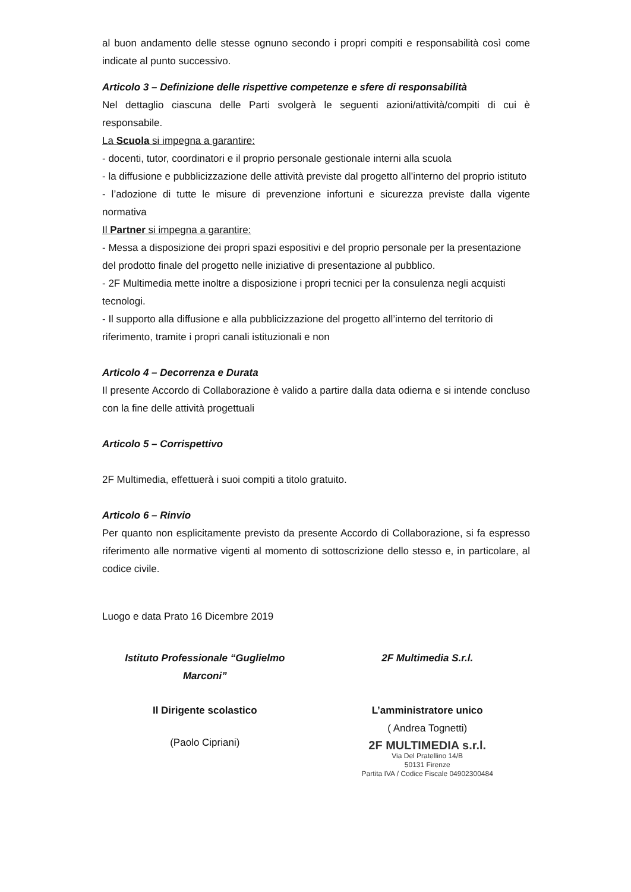al buon andamento delle stesse ognuno secondo i propri compiti e responsabilità così come indicate al punto successivo.
Articolo 3 – Definizione delle rispettive competenze e sfere di responsabilità
Nel dettaglio ciascuna delle Parti svolgerà le seguenti azioni/attività/compiti di cui è responsabile.
La Scuola si impegna a garantire:
- docenti, tutor, coordinatori e il proprio personale gestionale interni alla scuola
- la diffusione e pubblicizzazione delle attività previste dal progetto all’interno del proprio istituto
- l’adozione di tutte le misure di prevenzione infortuni e sicurezza previste dalla vigente normativa
Il Partner si impegna a garantire:
- Messa a disposizione dei propri spazi espositivi e del proprio personale per la presentazione del prodotto finale del progetto nelle iniziative di presentazione al pubblico.
- 2F Multimedia mette inoltre a disposizione i propri tecnici per la consulenza negli acquisti tecnologi.
- Il supporto alla diffusione e alla pubblicizzazione del progetto all’interno del territorio di riferimento, tramite i propri canali istituzionali e non
Articolo 4 – Decorrenza e Durata
Il presente Accordo di Collaborazione è valido a partire dalla data odierna e si intende concluso con la fine delle attività progettuali
Articolo 5 – Corrispettivo
2F Multimedia, effettuerà i suoi compiti a titolo gratuito.
Articolo 6 – Rinvio
Per quanto non esplicitamente previsto da presente Accordo di Collaborazione, si fa espresso riferimento alle normative vigenti al momento di sottoscrizione dello stesso e, in particolare, al codice civile.
Luogo e data Prato 16 Dicembre 2019
Istituto Professionale “Guglielmo Marconi”
Il Dirigente scolastico
(Paolo Cipriani)
2F Multimedia S.r.l.
L’amministratore unico
( Andrea Tognetti)
2F MULTIMEDIA s.r.l.
Via Del Pratellino 14/B
50131 Firenze
Partita IVA / Codice Fiscale 04902300484